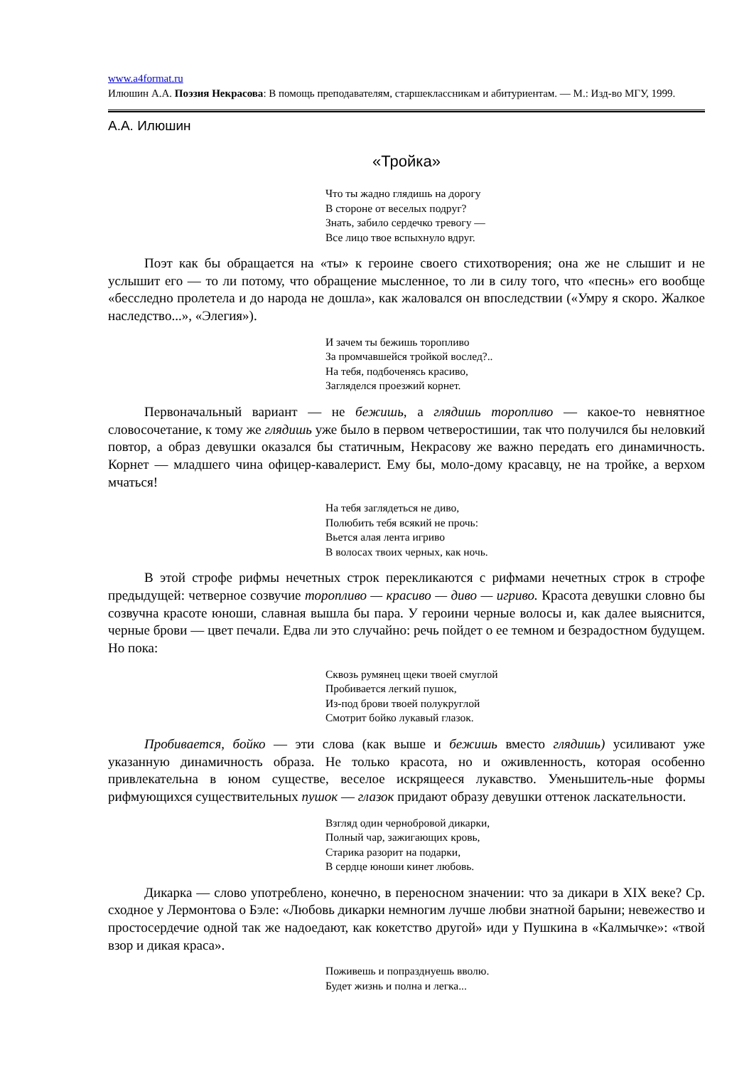www.a4format.ru
Илюшин А.А. Поэзия Некрасова: В помощь преподавателям, старшеклассникам и абитуриентам. — М.: Изд-во МГУ, 1999.
А.А. Илюшин
«Тройка»
Что ты жадно глядишь на дорогу
В стороне от веселых подруг?
Знать, забило сердечко тревогу —
Все лицо твое вспыхнуло вдруг.
Поэт как бы обращается на «ты» к героине своего стихотворения; она же не слышит и не услышит его — то ли потому, что обращение мысленное, то ли в силу того, что «песнь» его вообще «бесследно пролетела и до народа не дошла», как жаловался он впоследствии («Умру я скоро. Жалкое наследство...», «Элегия»).
И зачем ты бежишь торопливо
За промчавшейся тройкой вослед?..
На тебя, подбоченясь красиво,
Загляделся проезжий корнет.
Первоначальный вариант — не бежишь, а глядишь торопливо — какое-то невнятное словосочетание, к тому же глядишь уже было в первом четверостишии, так что получился бы неловкий повтор, а образ девушки оказался бы статичным, Некрасову же важно передать его динамичность. Корнет — младшего чина офицер-кавалерист. Ему бы, моло-дому красавцу, не на тройке, а верхом мчаться!
На тебя заглядеться не диво,
Полюбить тебя всякий не прочь:
Вьется алая лента игриво
В волосах твоих черных, как ночь.
В этой строфе рифмы нечетных строк перекликаются с рифмами нечетных строк в строфе предыдущей: четверное созвучие торопливо — красиво — диво — игриво. Красота девушки словно бы созвучна красоте юноши, славная вышла бы пара. У героини черные волосы и, как далее выяснится, черные брови — цвет печали. Едва ли это случайно: речь пойдет о ее темном и безрадостном будущем. Но пока:
Сквозь румянец щеки твоей смуглой
Пробивается легкий пушок,
Из-под брови твоей полукруглой
Смотрит бойко лукавый глазок.
Пробивается, бойко — эти слова (как выше и бежишь вместо глядишь) усиливают уже указанную динамичность образа. Не только красота, но и оживленность, которая особенно привлекательна в юном существе, веселое искрящееся лукавство. Уменьшитель-ные формы рифмующихся существительных пушок — глазок придают образу девушки оттенок ласкательности.
Взгляд один чернобровой дикарки,
Полный чар, зажигающих кровь,
Старика разорит на подарки,
В сердце юноши кинет любовь.
Дикарка — слово употреблено, конечно, в переносном значении: что за дикари в XIX веке? Ср. сходное у Лермонтова о Бэле: «Любовь дикарки немногим лучше любви знатной барыни; невежество и простосердечие одной так же надоедают, как кокетство другой» иди у Пушкина в «Калмычке»: «твой взор и дикая краса».
Поживешь и попразднуешь вволю.
Будет жизнь и полна и легка...